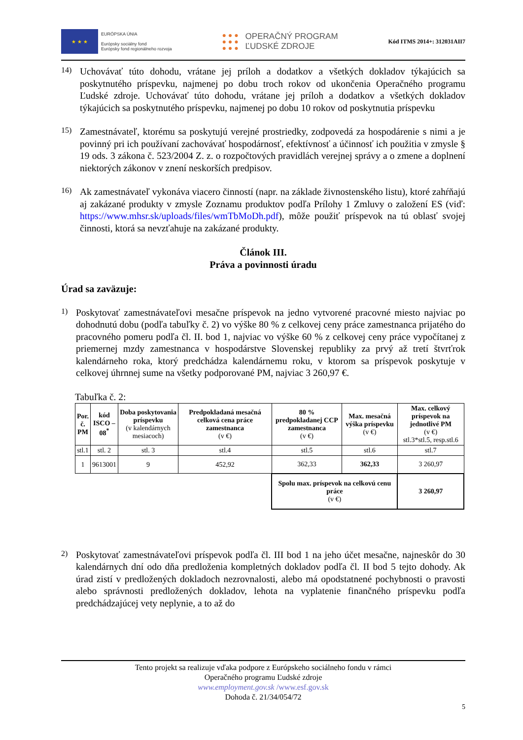★ ★ ★
EURÓPSKA ÚNIA
Európsky sociálny fond
Európsky fond regionálneho rozvoja
● ● ●
● ● ●
● ● ●
OPERAČNÝ PROGRAM
ĽUDSKÉ ZDROJE
Kód ITMS 2014+: 312031AII7
14)
Uchovávať túto dohodu, vrátane jej príloh a dodatkov a všetkých dokladov týkajúcich sa poskytnutého príspevku, najmenej po dobu troch rokov od ukončenia Operačného programu Ľudské zdroje. Uchovávať túto dohodu, vrátane jej príloh a dodatkov a všetkých dokladov týkajúcich sa poskytnutého príspevku, najmenej po dobu 10 rokov od poskytnutia príspevku
15)
Zamestnávateľ, ktorému sa poskytujú verejné prostriedky, zodpovedá za hospodárenie s nimi a je povinný pri ich používaní zachovávať hospodárnosť, efektívnosť a účinnosť ich použitia v zmysle § 19 ods. 3 zákona č. 523/2004 Z. z. o rozpočtových pravidlách verejnej správy a o zmene a doplnení niektorých zákonov v znení neskorších predpisov.
16)
Ak zamestnávateľ vykonáva viacero činností (napr. na základe živnostenského listu), ktoré zahŕňajú aj zakázané produkty v zmysle Zoznamu produktov podľa Prílohy 1 Zmluvy o založení ES (viď: https://www.mhsr.sk/uploads/files/wmTbMoDh.pdf), môže použiť príspevok na tú oblasť svojej činnosti, ktorá sa nevzťahuje na zakázané produkty.
Článok III.
Práva a povinnosti úradu
Úrad sa zaväzuje:
1)
Poskytovať zamestnávateľovi mesačne príspevok na jedno vytvorené pracovné miesto najviac po dohodnutú dobu (podľa tabuľky č. 2) vo výške 80 % z celkovej ceny práce zamestnanca prijatého do pracovného pomeru podľa čl. II. bod 1, najviac vo výške 60 % z celkovej ceny práce vypočítanej z priemernej mzdy zamestnanca v hospodárstve Slovenskej republiky za prvý až tretí štvrťrok kalendárneho roka, ktorý predchádza kalendárnemu roku, v ktorom sa príspevok poskytuje v celkovej úhrnnej sume na všetky podporované PM, najviac 3 260,97 €.
Tabuľka č. 2:
| Por. č. PM | kód ISCO – 08<sup>*</sup> | Doba poskytovania príspevku (v kalendárnych mesiacoch) | Predpokladaná mesačná celková cena práce zamestnanca (v €) | 80 % predpokladanej CCP zamestnanca (v €) | Max. mesačná výška príspevku (v €) | Max. celkový príspevok na jednotlivé PM (v €) stl.3*stl.5, resp.stl.6 |
| --- | --- | --- | --- | --- | --- | --- |
| stl.1 | stl. 2 | stl. 3 | stl.4 | stl.5 | stl.6 | stl.7 |
| 1 | 9613001 | 9 | 452,92 | 362,33 | 362,33 | 3 260,97 |
| | | | | Spolu max. príspevok na celkovú cenu práce (v €) | | 3 260,97 |
2)
Poskytovať zamestnávateľovi príspevok podľa čl. III bod 1 na jeho účet mesačne, najneskôr do 30 kalendárnych dní odo dňa predloženia kompletných dokladov podľa čl. II bod 5 tejto dohody. Ak úrad zistí v predložených dokladoch nezrovnalosti, alebo má opodstatnené pochybnosti o pravosti alebo správnosti predložených dokladov, lehota na vyplatenie finančného príspevku podľa predchádzajúcej vety neplynie, a to až do
Tento projekt sa realizuje vďaka podpore z Európskeho sociálneho fondu v rámci
Operačného programu Ľudské zdroje
www.employment.gov.sk /www.esf.gov.sk
Dohoda č. 21/34/054/72
5